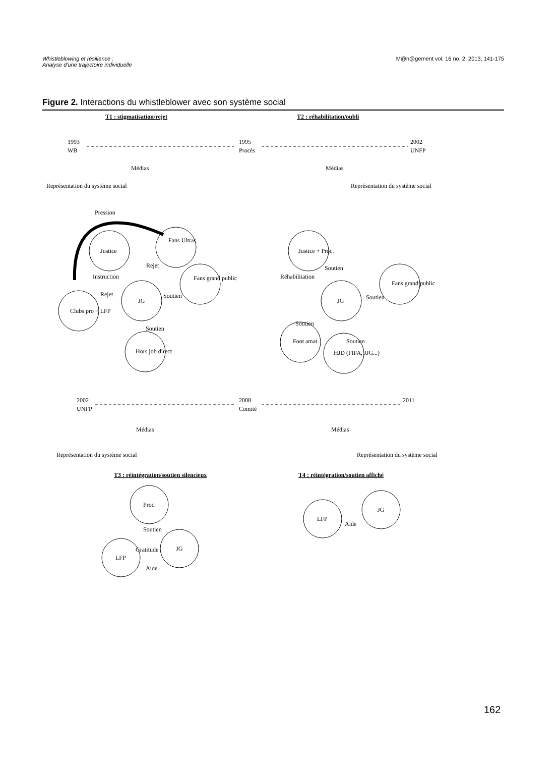Whistleblowing et résilience :
Analyse d'une trajectoire individuelle
M@n@gement vol. 16 no. 2, 2013, 141-175
Figure 2. Interactions du whistleblower avec son système social
T1 : stigmatisation/rejet
T2 : réhabilitation/oubli
1993
WB
1995
Procès
2002
UNFP
Médias
Médias
Représentation du système social
Représentation du système social
Pression
Justice
Fans Ultras
Instruction
Rejet
Fans grand public
JG
Soutien
Rejet
Clubs pro + LFP
Soutien
Hors job direct
Justice + Proc.
Réhabilitation
Soutien
Fans grand public
JG
Soutien
Soutien
Foot amat.
Soutien
HJD (FIFA, JJG...)
T3 : réintégration/soutien silencieux
T4 : réintégration/soutien affiché
2002
UNFP
2008
Comité
2011
Médias
Médias
Représentation du système social
Représentation du système social
Proc.
Soutien
Gratitude
JG
LFP
Aide
LFP
JG
Aide
162